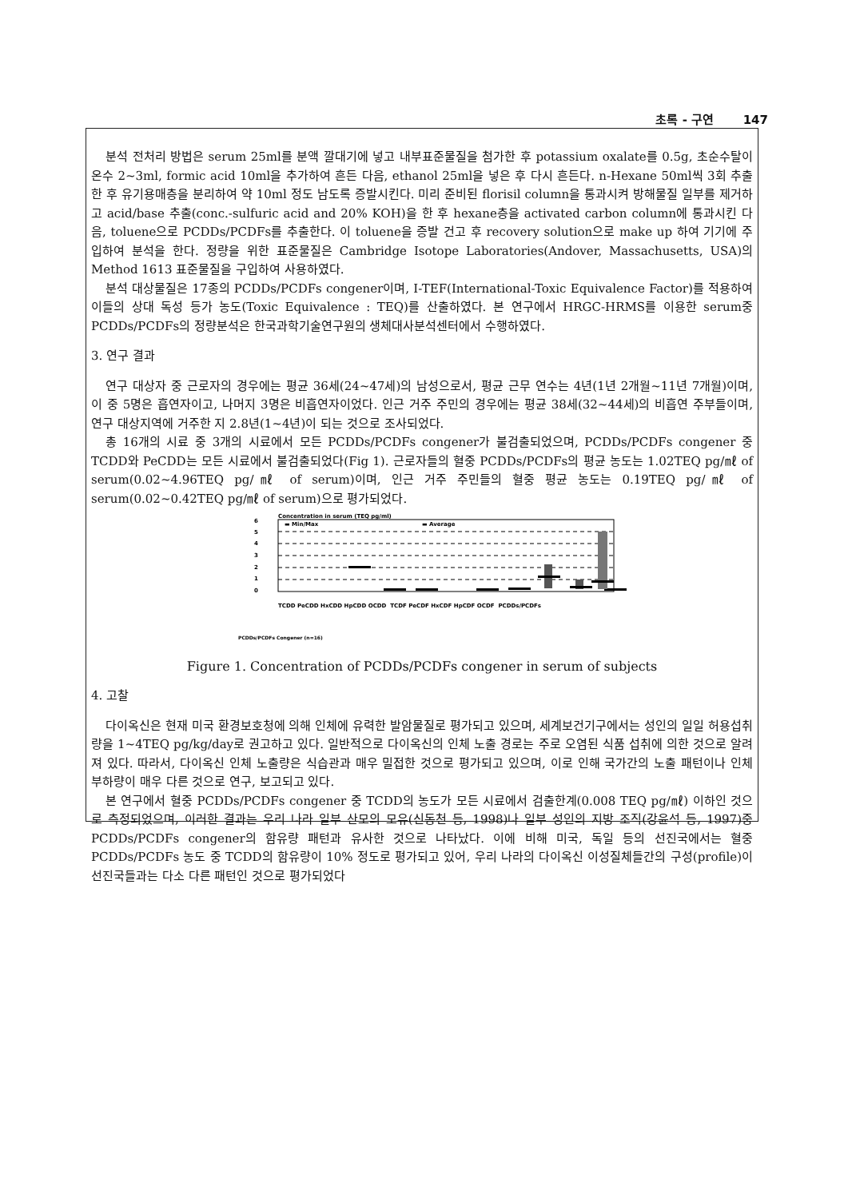초록 - 구연 147
분석 전처리 방법은 serum 25ml를 분액 깔대기에 넣고 내부표준물질을 첨가한 후 potassium oxalate를 0.5g, 초순수탈이온수 2~3ml, formic acid 10ml을 추가하여 흔든 다음, ethanol 25ml을 넣은 후 다시 흔든다. n-Hexane 50ml씩 3회 추출한 후 유기용매층을 분리하여 약 10ml 정도 남도록 증발시킨다. 미리 준비된 florisil column을 통과시켜 방해물질 일부를 제거하고 acid/base 추출(conc.-sulfuric acid and 20% KOH)을 한 후 hexane층을 activated carbon column에 통과시킨 다음, toluene으로 PCDDs/PCDFs를 추출한다. 이 toluene을 증발 건고 후 recovery solution으로 make up 하여 기기에 주입하여 분석을 한다. 정량을 위한 표준물질은 Cambridge Isotope Laboratories(Andover, Massachusetts, USA)의 Method 1613 표준물질을 구입하여 사용하였다.
분석 대상물질은 17종의 PCDDs/PCDFs congener이며, I-TEF(International-Toxic Equivalence Factor)를 적용하여 이들의 상대 독성 등가 농도(Toxic Equivalence : TEQ)를 산출하였다. 본 연구에서 HRGC-HRMS를 이용한 serum중 PCDDs/PCDFs의 정량분석은 한국과학기술연구원의 생체대사분석센터에서 수행하였다.
3. 연구 결과
연구 대상자 중 근로자의 경우에는 평균 36세(24~47세)의 남성으로서, 평균 근무 연수는 4년(1년 2개월~11년 7개월)이며, 이 중 5명은 흡연자이고, 나머지 3명은 비흡연자이었다. 인근 거주 주민의 경우에는 평균 38세(32~44세)의 비흡연 주부들이며, 연구 대상지역에 거주한 지 2.8년(1~4년)이 되는 것으로 조사되었다.
총 16개의 시료 중 3개의 시료에서 모든 PCDDs/PCDFs congener가 불검출되었으며, PCDDs/PCDFs congener 중 TCDD와 PeCDD는 모든 시료에서 불검출되었다(Fig 1). 근로자들의 혈중 PCDDs/PCDFs의 평균 농도는 1.02TEQ pg/㎖ of serum(0.02~4.96TEQ pg/㎖ of serum)이며, 인근 거주 주민들의 혈중 평균 농도는 0.19TEQ pg/㎖ of serum(0.02~0.42TEQ pg/㎖ of serum)으로 평가되었다.
Concentration in serum (TEQ pg/ml)
▬ Min/Max
▬ Average
6
5
4
3
2
1
0
PCDDs/PCDFs Congener (n=16)
TCDD PeCDD HxCDD HpCDD OCDD TCDF PeCDF HxCDF HpCDF OCDF PCDDs/PCDFs
Figure 1. Concentration of PCDDs/PCDFs congener in serum of subjects
4. 고찰
다이옥신은 현재 미국 환경보호청에 의해 인체에 유력한 발암물질로 평가되고 있으며, 세계보건기구에서는 성인의 일일 허용섭취량을 1~4TEQ pg/kg/day로 권고하고 있다. 일반적으로 다이옥신의 인체 노출 경로는 주로 오염된 식품 섭취에 의한 것으로 알려져 있다. 따라서, 다이옥신 인체 노출량은 식습관과 매우 밀접한 것으로 평가되고 있으며, 이로 인해 국가간의 노출 패턴이나 인체 부하량이 매우 다른 것으로 연구, 보고되고 있다.
본 연구에서 혈중 PCDDs/PCDFs congener 중 TCDD의 농도가 모든 시료에서 검출한계(0.008 TEQ pg/㎖) 이하인 것으로 측정되었으며, 이러한 결과는 우리 나라 일부 산모의 모유(신동천 등, 1998)나 일부 성인의 지방 조직(강윤석 등, 1997)중 PCDDs/PCDFs congener의 함유량 패턴과 유사한 것으로 나타났다. 이에 비해 미국, 독일 등의 선진국에서는 혈중 PCDDs/PCDFs 농도 중 TCDD의 함유량이 10% 정도로 평가되고 있어, 우리 나라의 다이옥신 이성질체들간의 구성(profile)이 선진국들과는 다소 다른 패턴인 것으로 평가되었다